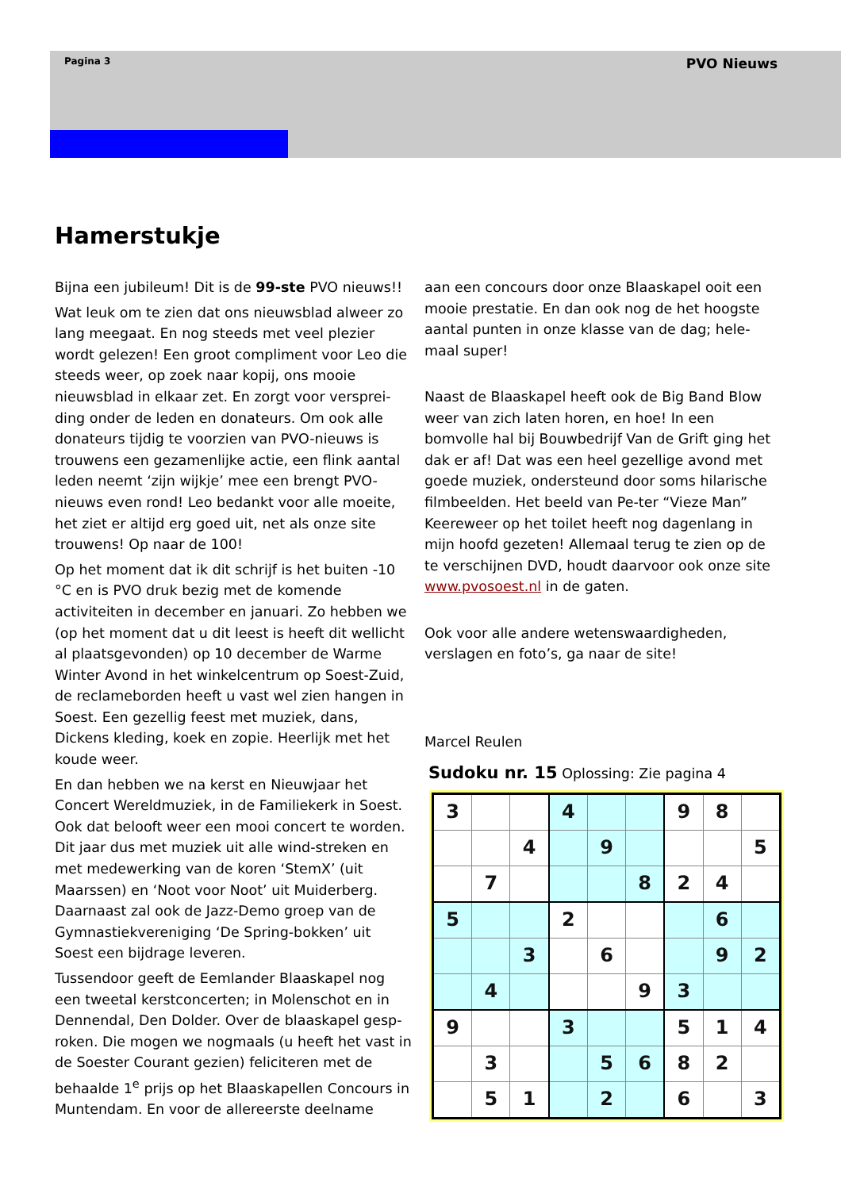Pagina 3 PVO Nieuws
Hamerstukje
Bijna een jubileum! Dit is de 99-ste PVO nieuws!!
Wat leuk om te zien dat ons nieuwsblad alweer zo lang meegaat. En nog steeds met veel plezier wordt gelezen! Een groot compliment voor Leo die steeds weer, op zoek naar kopij, ons mooie nieuwsblad in elkaar zet. En zorgt voor versprei-ding onder de leden en donateurs. Om ook alle donateurs tijdig te voorzien van PVO-nieuws is trouwens een gezamenlijke actie, een flink aantal leden neemt ‘zijn wijkje’ mee een brengt PVO-nieuws even rond! Leo bedankt voor alle moeite, het ziet er altijd erg goed uit, net als onze site trouwens! Op naar de 100!
Op het moment dat ik dit schrijf is het buiten -10 °C en is PVO druk bezig met de komende activiteiten in december en januari. Zo hebben we (op het moment dat u dit leest is heeft dit wellicht al plaatsgevonden) op 10 december de Warme Winter Avond in het winkelcentrum op Soest-Zuid, de reclameborden heeft u vast wel zien hangen in Soest. Een gezellig feest met muziek, dans, Dickens kleding, koek en zopie. Heerlijk met het koude weer.
En dan hebben we na kerst en Nieuwjaar het Concert Wereldmuziek, in de Familiekerk in Soest. Ook dat belooft weer een mooi concert te worden. Dit jaar dus met muziek uit alle wind-streken en met medewerking van de koren ‘StemX’ (uit Maarssen) en ‘Noot voor Noot’ uit Muiderberg. Daarnaast zal ook de Jazz-Demo groep van de Gymnastiekvereniging ‘De Spring-bokken’ uit Soest een bijdrage leveren.
Tussendoor geeft de Eemlander Blaaskapel nog een tweetal kerstconcerten; in Molenschot en in Dennendal, Den Dolder. Over de blaaskapel gesp-roken. Die mogen we nogmaals (u heeft het vast in de Soester Courant gezien) feliciteren met de behaalde 1<sup>e</sup> prijs op het Blaaskapellen Concours in Muntendam. En voor de allereerste deelname
aan een concours door onze Blaaskapel ooit een mooie prestatie. En dan ook nog de het hoogste aantal punten in onze klasse van de dag; hele-maal super!
Naast de Blaaskapel heeft ook de Big Band Blow weer van zich laten horen, en hoe! In een bomvolle hal bij Bouwbedrijf Van de Grift ging het dak er af! Dat was een heel gezellige avond met goede muziek, ondersteund door soms hilarische filmbeelden. Het beeld van Pe-ter “Vieze Man” Keereweer op het toilet heeft nog dagenlang in mijn hoofd gezeten! Allemaal terug te zien op de te verschijnen DVD, houdt daarvoor ook onze site www.pvosoest.nl in de gaten.
Ook voor alle andere wetenswaardigheden, verslagen en foto’s, ga naar de site!
Marcel Reulen
Sudoku nr. 15 Oplossing: Zie pagina 4
| 3 | | | 4 | | | 9 | 8 | |
| | | 4 | | 9 | | | | 5 |
| | 7 | | | | 8 | 2 | 4 | |
| 5 | | | 2 | | | | 6 | |
| | | 3 | | 6 | | | 9 | 2 |
| | 4 | | | | 9 | 3 | | |
| 9 | | | 3 | | | 5 | 1 | 4 |
| | 3 | | | 5 | 6 | 8 | 2 | |
| | 5 | 1 | | 2 | | 6 | | 3 |